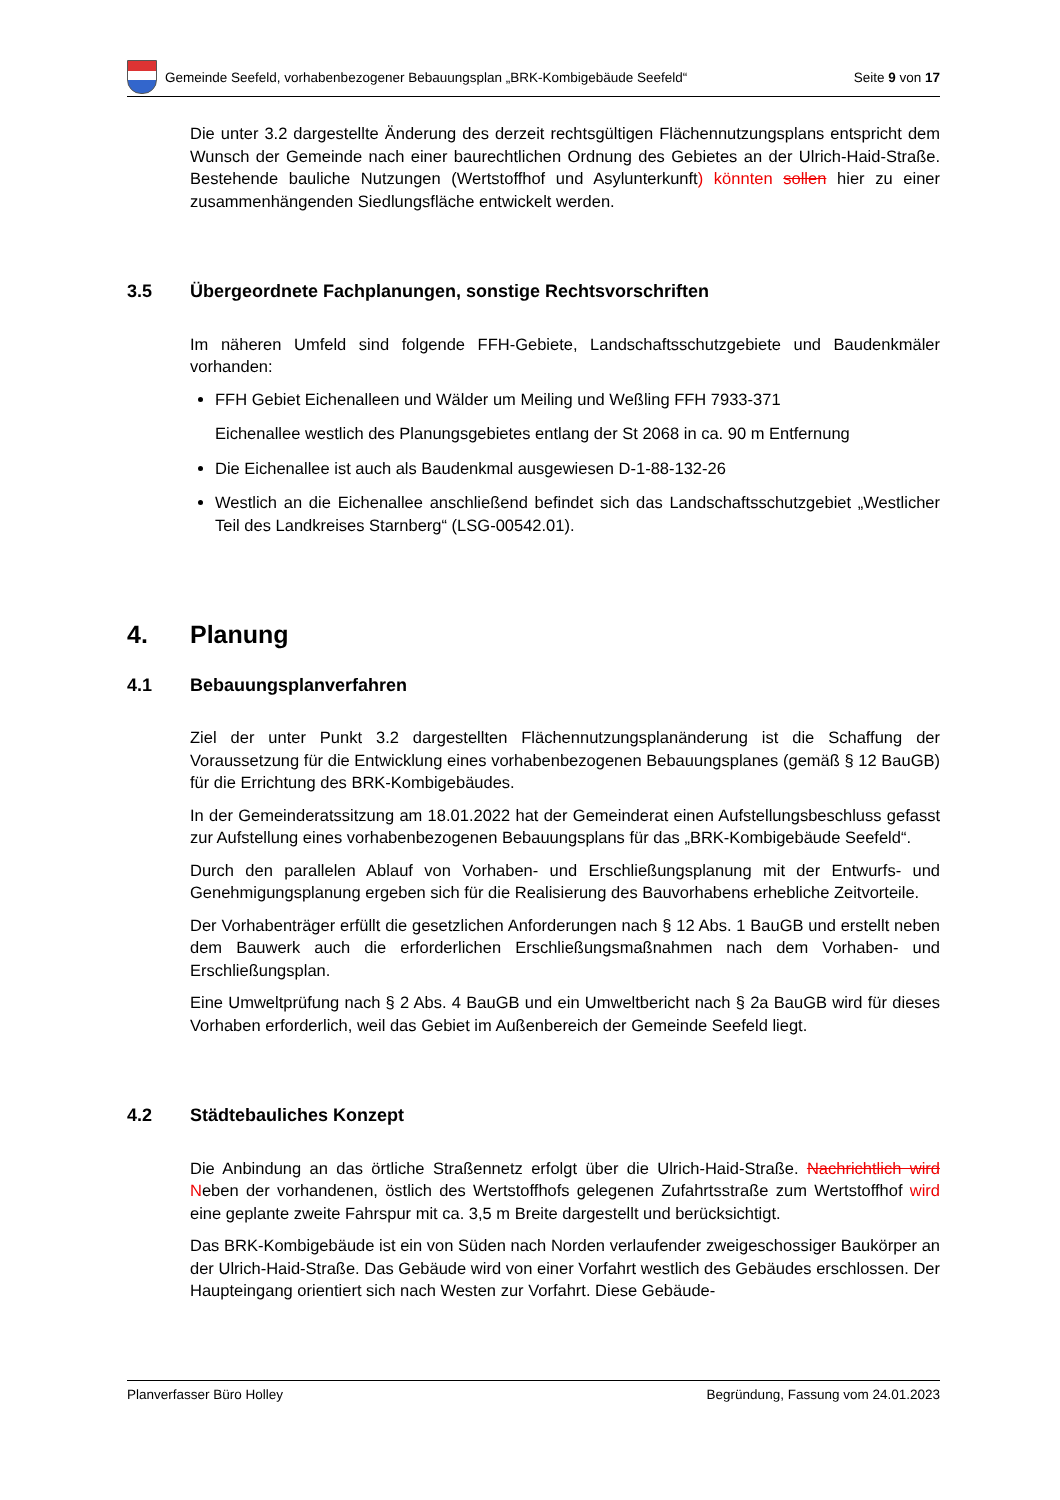Gemeinde Seefeld, vorhabenbezogener Bebauungsplan „BRK-Kombigebäude Seefeld“
Seite 9 von 17
Die unter 3.2 dargestellte Änderung des derzeit rechtsgültigen Flächennutzungsplans entspricht dem Wunsch der Gemeinde nach einer baurechtlichen Ordnung des Gebietes an der Ulrich-Haid-Straße. Bestehende bauliche Nutzungen (Wertstoffhof und Asylunterkunft) könnten sollen hier zu einer zusammenhängenden Siedlungsfläche entwickelt werden.
3.5 Übergeordnete Fachplanungen, sonstige Rechtsvorschriften
Im näheren Umfeld sind folgende FFH-Gebiete, Landschaftsschutzgebiete und Baudenkmäler vorhanden:
FFH Gebiet Eichenalleen und Wälder um Meiling und Weßling FFH 7933-371
Eichenallee westlich des Planungsgebietes entlang der St 2068 in ca. 90 m Entfernung
Die Eichenallee ist auch als Baudenkmal ausgewiesen D-1-88-132-26
Westlich an die Eichenallee anschließend befindet sich das Landschaftsschutzgebiet „Westlicher Teil des Landkreises Starnberg“ (LSG-00542.01).
4. Planung
4.1 Bebauungsplanverfahren
Ziel der unter Punkt 3.2 dargestellten Flächennutzungsplanänderung ist die Schaffung der Voraussetzung für die Entwicklung eines vorhabenbezogenen Bebauungsplanes (gemäß § 12 BauGB) für die Errichtung des BRK-Kombigebäudes.
In der Gemeinderatssitzung am 18.01.2022 hat der Gemeinderat einen Aufstellungsbeschluss gefasst zur Aufstellung eines vorhabenbezogenen Bebauungsplans für das „BRK-Kombigebäude Seefeld“.
Durch den parallelen Ablauf von Vorhaben- und Erschließungsplanung mit der Entwurfs- und Genehmigungsplanung ergeben sich für die Realisierung des Bauvorhabens erhebliche Zeitvorteile.
Der Vorhabenträger erfüllt die gesetzlichen Anforderungen nach § 12 Abs. 1 BauGB und erstellt neben dem Bauwerk auch die erforderlichen Erschließungsmaßnahmen nach dem Vorhaben- und Erschließungsplan.
Eine Umweltprüfung nach § 2 Abs. 4 BauGB und ein Umweltbericht nach § 2a BauGB wird für dieses Vorhaben erforderlich, weil das Gebiet im Außenbereich der Gemeinde Seefeld liegt.
4.2 Städtebauliches Konzept
Die Anbindung an das örtliche Straßennetz erfolgt über die Ulrich-Haid-Straße. Nachrichtlich wird Neben der vorhandenen, östlich des Wertstoffhofs gelegenen Zufahrtsstraße zum Wertstoffhof wird eine geplante zweite Fahrspur mit ca. 3,5 m Breite dargestellt und berücksichtigt.
Das BRK-Kombigebäude ist ein von Süden nach Norden verlaufender zweigeschossiger Baukörper an der Ulrich-Haid-Straße. Das Gebäude wird von einer Vorfahrt westlich des Gebäudes erschlossen. Der Haupteingang orientiert sich nach Westen zur Vorfahrt. Diese Gebäude-
Planverfasser Büro Holley Begründung, Fassung vom 24.01.2023